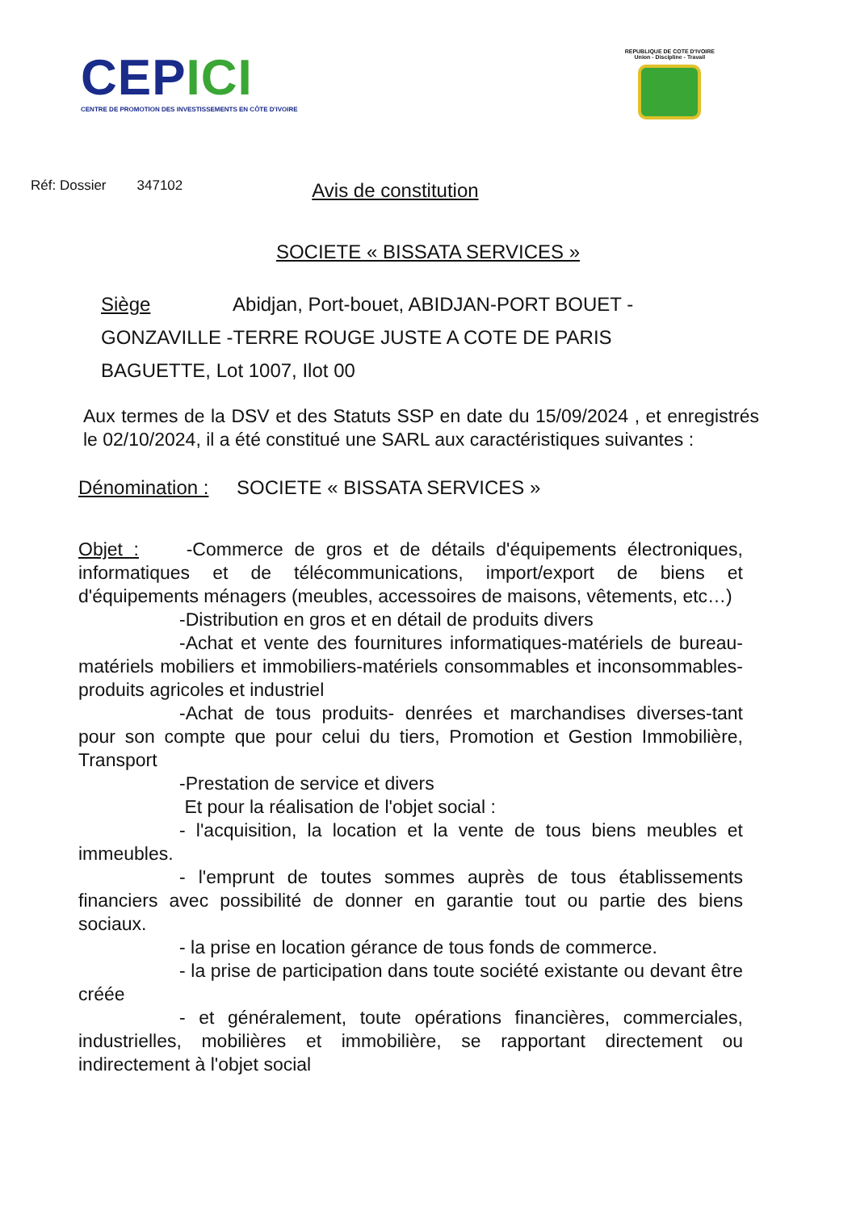CEPICI
CENTRE DE PROMOTION DES INVESTISSEMENTS EN CÔTE D'IVOIRE
REPUBLIQUE DE COTE D'IVOIRE
Union - Discipline - Travail
Réf: Dossier 347102 Avis de constitution
SOCIETE « BISSATA SERVICES »
Siège Abidjan, Port-bouet, ABIDJAN-PORT BOUET -
GONZAVILLE -TERRE ROUGE JUSTE A COTE DE PARIS
BAGUETTE, Lot 1007, Ilot 00
Aux termes de la DSV et des Statuts SSP en date du 15/09/2024 , et enregistrés le 02/10/2024, il a été constitué une SARL aux caractéristiques suivantes :
Dénomination : SOCIETE « BISSATA SERVICES »
Objet : -Commerce de gros et de détails d'équipements électroniques, informatiques et de télécommunications, import/export de biens et d'équipements ménagers (meubles, accessoires de maisons, vêtements, etc…)
-Distribution en gros et en détail de produits divers
-Achat et vente des fournitures informatiques-matériels de bureau-matériels mobiliers et immobiliers-matériels consommables et inconsommables-produits agricoles et industriel
-Achat de tous produits- denrées et marchandises diverses-tant pour son compte que pour celui du tiers, Promotion et Gestion Immobilière, Transport
-Prestation de service et divers
Et pour la réalisation de l'objet social :
- l'acquisition, la location et la vente de tous biens meubles et immeubles.
- l'emprunt de toutes sommes auprès de tous établissements financiers avec possibilité de donner en garantie tout ou partie des biens sociaux.
- la prise en location gérance de tous fonds de commerce.
- la prise de participation dans toute société existante ou devant être créée
- et généralement, toute opérations financières, commerciales, industrielles, mobilières et immobilière, se rapportant directement ou indirectement à l'objet social